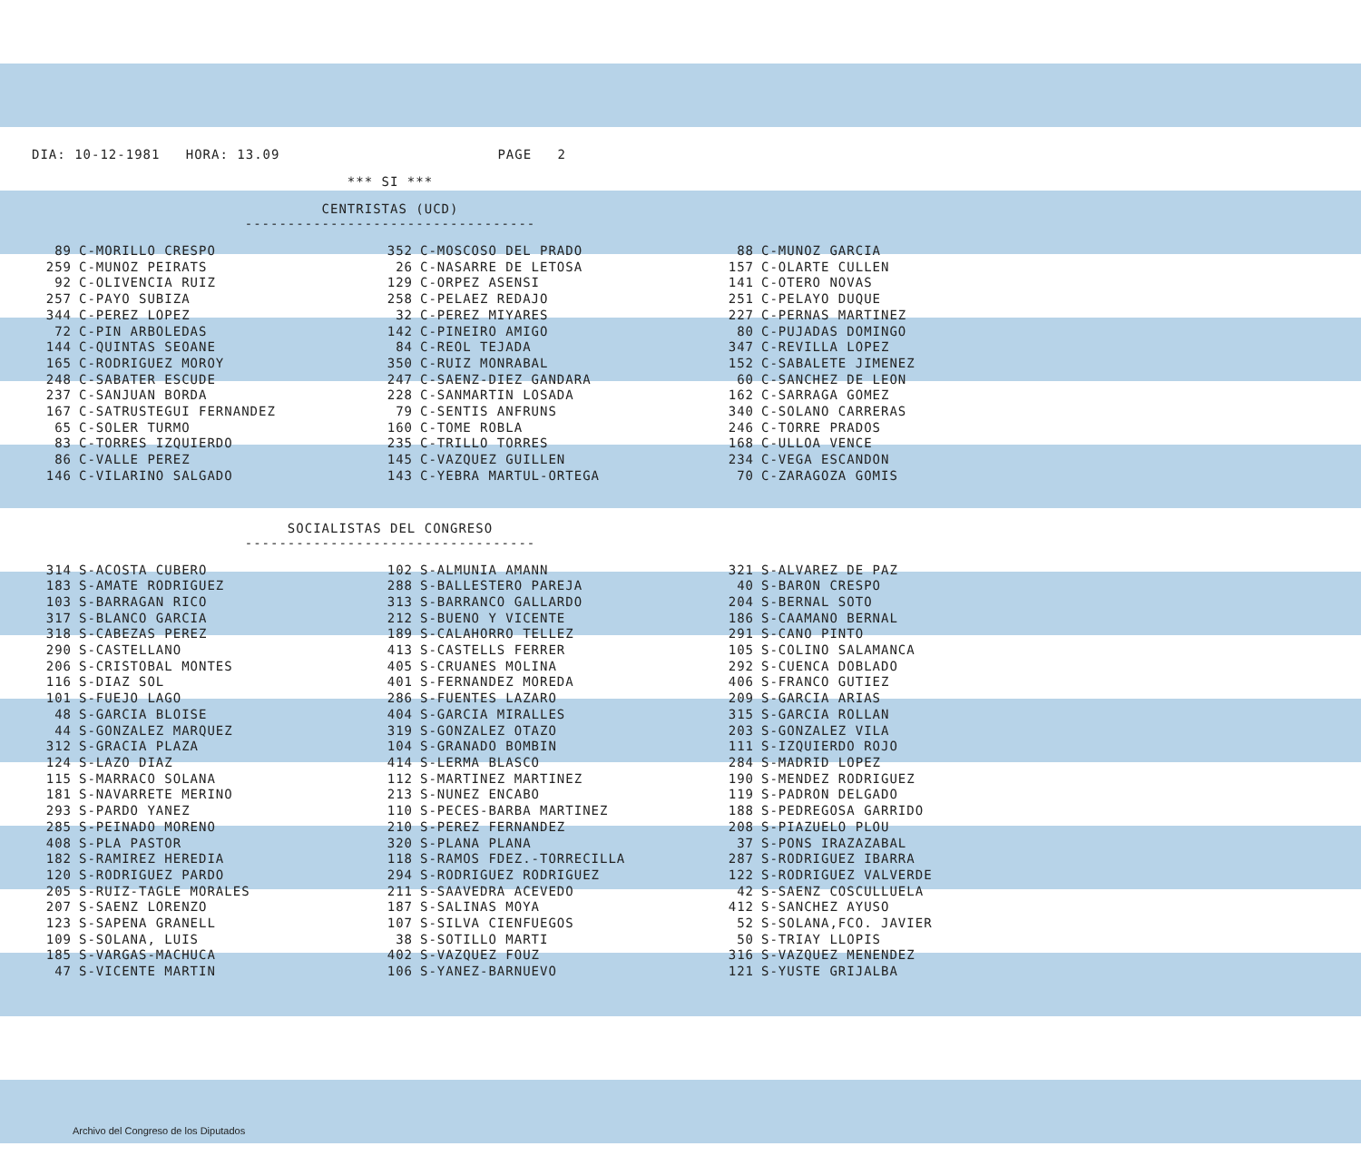DIA: 10-12-1981 HORA: 13.09 PAGE 2
*** SI ***
CENTRISTAS (UCD)
----------------------------------
| 89 | C-MORILLO CRESPO | 352 | C-MOSCOSO DEL PRADO | 88 | C-MUNOZ GARCIA |
| 259 | C-MUNOZ PEIRATS | 26 | C-NASARRE DE LETOSA | 157 | C-OLARTE CULLEN |
| 92 | C-OLIVENCIA RUIZ | 129 | C-ORPEZ ASENSI | 141 | C-OTERO NOVAS |
| 257 | C-PAYO SUBIZA | 258 | C-PELAEZ REDAJO | 251 | C-PELAYO DUQUE |
| 344 | C-PEREZ LOPEZ | 32 | C-PEREZ MIYARES | 227 | C-PERNAS MARTINEZ |
| 72 | C-PIN ARBOLEDAS | 142 | C-PINEIRO AMIGO | 80 | C-PUJADAS DOMINGO |
| 144 | C-QUINTAS SEOANE | 84 | C-REOL TEJADA | 347 | C-REVILLA LOPEZ |
| 165 | C-RODRIGUEZ MOROY | 350 | C-RUIZ MONRABAL | 152 | C-SABALETE JIMENEZ |
| 248 | C-SABATER ESCUDE | 247 | C-SAENZ-DIEZ GANDARA | 60 | C-SANCHEZ DE LEON |
| 237 | C-SANJUAN BORDA | 228 | C-SANMARTIN LOSADA | 162 | C-SARRAGA GOMEZ |
| 167 | C-SATRUSTEGUI FERNANDEZ | 79 | C-SENTIS ANFRUNS | 340 | C-SOLANO CARRERAS |
| 65 | C-SOLER TURMO | 160 | C-TOME ROBLA | 246 | C-TORRE PRADOS |
| 83 | C-TORRES IZQUIERDO | 235 | C-TRILLO TORRES | 168 | C-ULLOA VENCE |
| 86 | C-VALLE PEREZ | 145 | C-VAZQUEZ GUILLEN | 234 | C-VEGA ESCANDON |
| 146 | C-VILARINO SALGADO | 143 | C-YEBRA MARTUL-ORTEGA | 70 | C-ZARAGOZA GOMIS |
SOCIALISTAS DEL CONGRESO
----------------------------------
| 314 | S-ACOSTA CUBERO | 102 | S-ALMUNIA AMANN | 321 | S-ALVAREZ DE PAZ |
| 183 | S-AMATE RODRIGUEZ | 288 | S-BALLESTERO PAREJA | 40 | S-BARON CRESPO |
| 103 | S-BARRAGAN RICO | 313 | S-BARRANCO GALLARDO | 204 | S-BERNAL SOTO |
| 317 | S-BLANCO GARCIA | 212 | S-BUENO Y VICENTE | 186 | S-CAAMANO BERNAL |
| 318 | S-CABEZAS PEREZ | 189 | S-CALAHORRO TELLEZ | 291 | S-CANO PINTO |
| 290 | S-CASTELLANO | 413 | S-CASTELLS FERRER | 105 | S-COLINO SALAMANCA |
| 206 | S-CRISTOBAL MONTES | 405 | S-CRUANES MOLINA | 292 | S-CUENCA DOBLADO |
| 116 | S-DIAZ SOL | 401 | S-FERNANDEZ MOREDA | 406 | S-FRANCO GUTIEZ |
| 101 | S-FUEJO LAGO | 286 | S-FUENTES LAZARO | 209 | S-GARCIA ARIAS |
| 48 | S-GARCIA BLOISE | 404 | S-GARCIA MIRALLES | 315 | S-GARCIA ROLLAN |
| 44 | S-GONZALEZ MARQUEZ | 319 | S-GONZALEZ OTAZO | 203 | S-GONZALEZ VILA |
| 312 | S-GRACIA PLAZA | 104 | S-GRANADO BOMBIN | 111 | S-IZQUIERDO ROJO |
| 124 | S-LAZO DIAZ | 414 | S-LERMA BLASCO | 284 | S-MADRID LOPEZ |
| 115 | S-MARRACO SOLANA | 112 | S-MARTINEZ MARTINEZ | 190 | S-MENDEZ RODRIGUEZ |
| 181 | S-NAVARRETE MERINO | 213 | S-NUNEZ ENCABO | 119 | S-PADRON DELGADO |
| 293 | S-PARDO YANEZ | 110 | S-PECES-BARBA MARTINEZ | 188 | S-PEDREGOSA GARRIDO |
| 285 | S-PEINADO MORENO | 210 | S-PEREZ FERNANDEZ | 208 | S-PIAZUELO PLOU |
| 408 | S-PLA PASTOR | 320 | S-PLANA PLANA | 37 | S-PONS IRAZAZABAL |
| 182 | S-RAMIREZ HEREDIA | 118 | S-RAMOS FDEZ.-TORRECILLA | 287 | S-RODRIGUEZ IBARRA |
| 120 | S-RODRIGUEZ PARDO | 294 | S-RODRIGUEZ RODRIGUEZ | 122 | S-RODRIGUEZ VALVERDE |
| 205 | S-RUIZ-TAGLE MORALES | 211 | S-SAAVEDRA ACEVEDO | 42 | S-SAENZ COSCULLUELA |
| 207 | S-SAENZ LORENZO | 187 | S-SALINAS MOYA | 412 | S-SANCHEZ AYUSO |
| 123 | S-SAPENA GRANELL | 107 | S-SILVA CIENFUEGOS | 52 | S-SOLANA,FCO. JAVIER |
| 109 | S-SOLANA, LUIS | 38 | S-SOTILLO MARTI | 50 | S-TRIAY LLOPIS |
| 185 | S-VARGAS-MACHUCA | 402 | S-VAZQUEZ FOUZ | 316 | S-VAZQUEZ MENENDEZ |
| 47 | S-VICENTE MARTIN | 106 | S-YANEZ-BARNUEVO | 121 | S-YUSTE GRIJALBA |
Archivo del Congreso de los Diputados